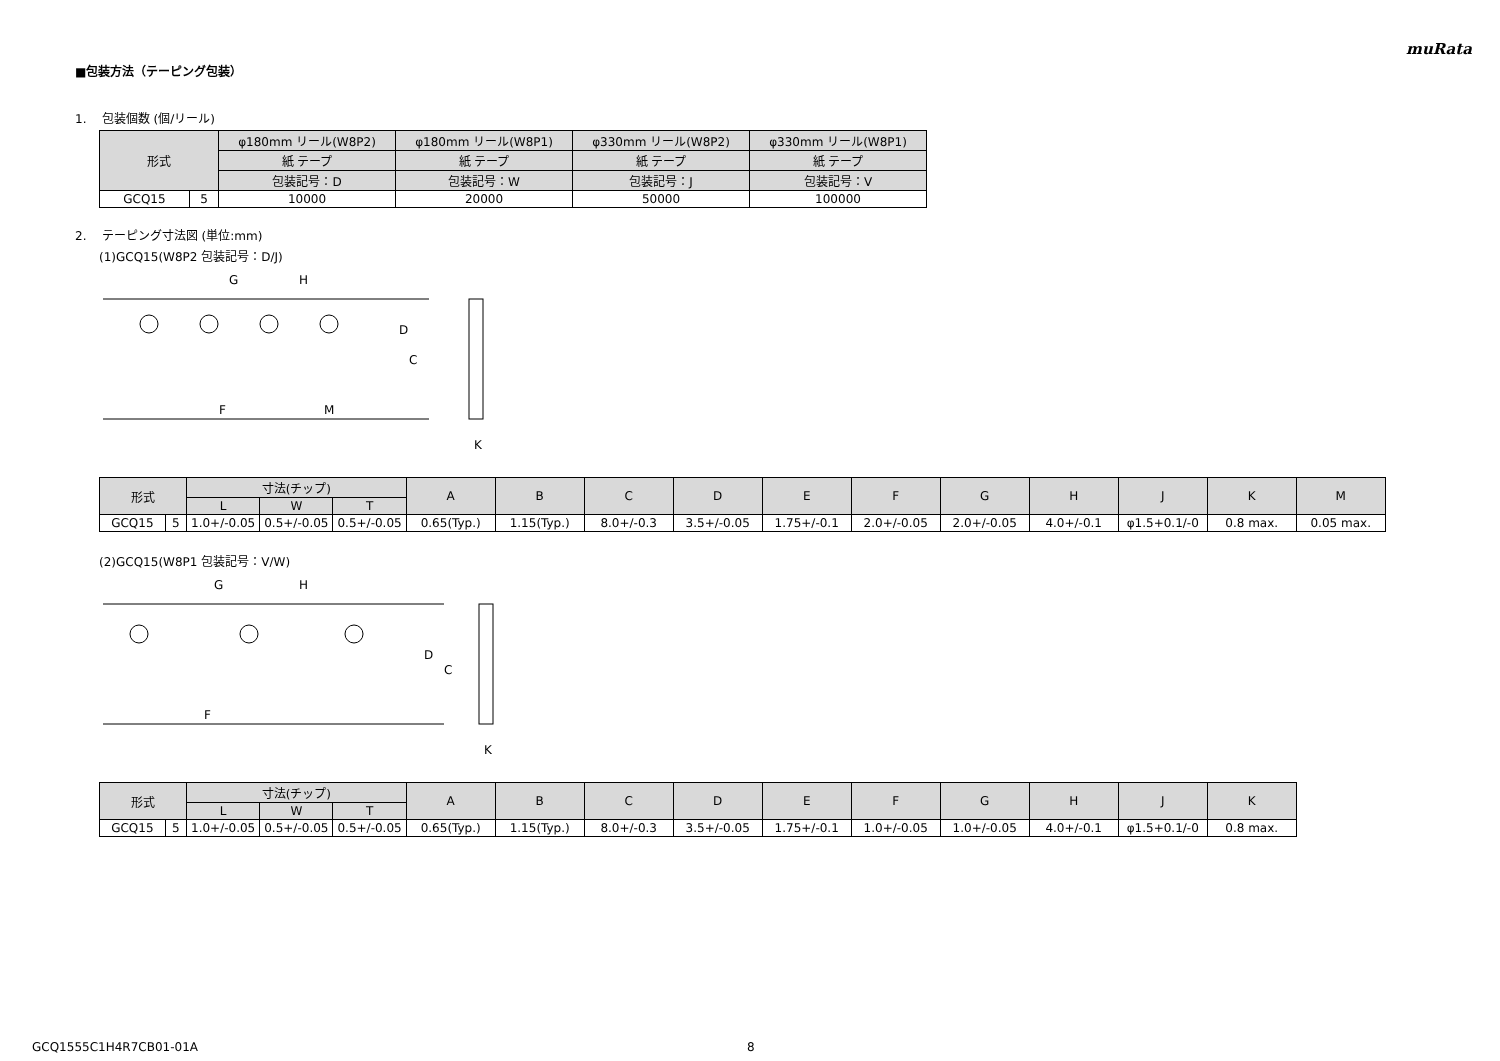muRata
■包装方法（テーピング包装）
1. 包装個数 (個/リール)
| 形式 | | φ180mm リール(W8P2) | φ180mm リール(W8P1) | φ330mm リール(W8P2) | φ330mm リール(W8P1) |
| --- | --- | --- | --- | --- | --- |
| | | 紙 テープ | 紙 テープ | 紙 テープ | 紙 テープ |
| | | 包装記号：D | 包装記号：W | 包装記号：J | 包装記号：V |
| GCQ15 | 5 | 10000 | 20000 | 50000 | 100000 |
2. テーピング寸法図 (単位:mm)
(1)GCQ15(W8P2 包装記号：D/J)
D
C
G
H
F
M
K
| 形式 | | 寸法(チップ) | | | A | B | C | D | E | F | G | H | J | K | M |
| --- | --- | --- | --- | --- | --- | --- | --- | --- | --- | --- | --- | --- | --- | --- | --- |
| | | L | W | T | | | | | | | | | | | |
| GCQ15 | 5 | 1.0+/-0.05 | 0.5+/-0.05 | 0.5+/-0.05 | 0.65(Typ.) | 1.15(Typ.) | 8.0+/-0.3 | 3.5+/-0.05 | 1.75+/-0.1 | 2.0+/-0.05 | 2.0+/-0.05 | 4.0+/-0.1 | φ1.5+0.1/-0 | 0.8 max. | 0.05 max. |
(2)GCQ15(W8P1 包装記号：V/W)
G
H
D
C
F
K
| 形式 | | 寸法(チップ) | | | A | B | C | D | E | F | G | H | J | K |
| --- | --- | --- | --- | --- | --- | --- | --- | --- | --- | --- | --- | --- | --- | --- |
| | | L | W | T | | | | | | | | | | |
| GCQ15 | 5 | 1.0+/-0.05 | 0.5+/-0.05 | 0.5+/-0.05 | 0.65(Typ.) | 1.15(Typ.) | 8.0+/-0.3 | 3.5+/-0.05 | 1.75+/-0.1 | 1.0+/-0.05 | 1.0+/-0.05 | 4.0+/-0.1 | φ1.5+0.1/-0 | 0.8 max. |
GCQ1555C1H4R7CB01-01A 8